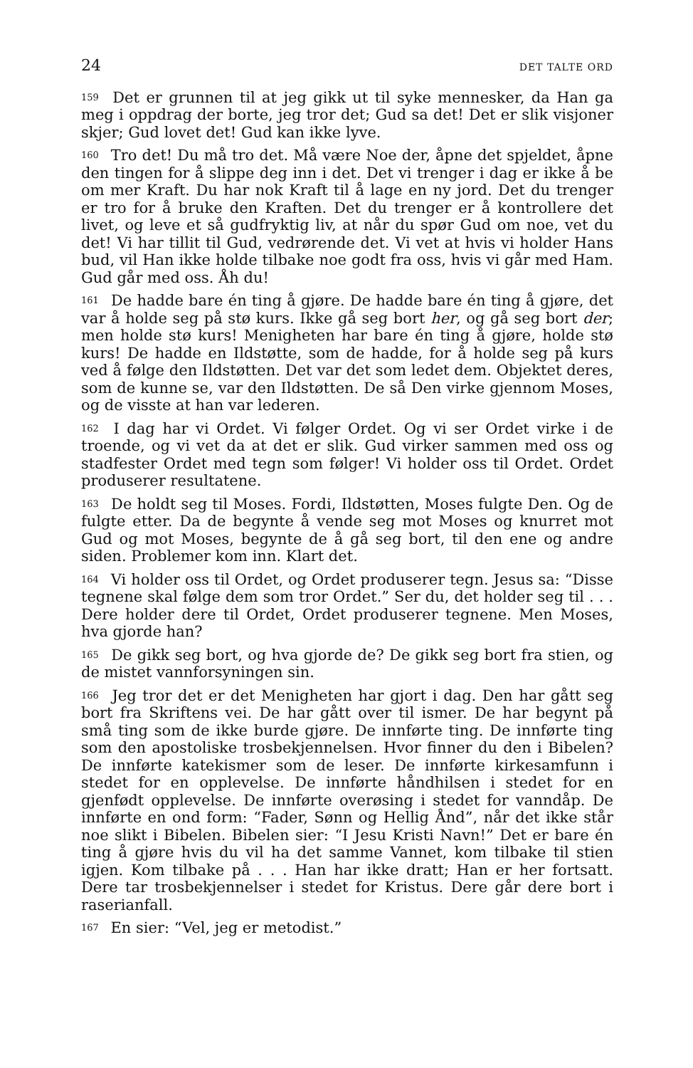24 DET TALTE ORD
159 Det er grunnen til at jeg gikk ut til syke mennesker, da Han ga meg i oppdrag der borte, jeg tror det; Gud sa det! Det er slik visjoner skjer; Gud lovet det! Gud kan ikke lyve.
160 Tro det! Du må tro det. Må være Noe der, åpne det spjeldet, åpne den tingen for å slippe deg inn i det. Det vi trenger i dag er ikke å be om mer Kraft. Du har nok Kraft til å lage en ny jord. Det du trenger er tro for å bruke den Kraften. Det du trenger er å kontrollere det livet, og leve et så gudfryktig liv, at når du spør Gud om noe, vet du det! Vi har tillit til Gud, vedrørende det. Vi vet at hvis vi holder Hans bud, vil Han ikke holde tilbake noe godt fra oss, hvis vi går med Ham. Gud går med oss. Åh du!
161 De hadde bare én ting å gjøre. De hadde bare én ting å gjøre, det var å holde seg på stø kurs. Ikke gå seg bort her, og gå seg bort der; men holde stø kurs! Menigheten har bare én ting å gjøre, holde stø kurs! De hadde en Ildstøtte, som de hadde, for å holde seg på kurs ved å følge den Ildstøtten. Det var det som ledet dem. Objektet deres, som de kunne se, var den Ildstøtten. De så Den virke gjennom Moses, og de visste at han var lederen.
162 I dag har vi Ordet. Vi følger Ordet. Og vi ser Ordet virke i de troende, og vi vet da at det er slik. Gud virker sammen med oss og stadfester Ordet med tegn som følger! Vi holder oss til Ordet. Ordet produserer resultatene.
163 De holdt seg til Moses. Fordi, Ildstøtten, Moses fulgte Den. Og de fulgte etter. Da de begynte å vende seg mot Moses og knurret mot Gud og mot Moses, begynte de å gå seg bort, til den ene og andre siden. Problemer kom inn. Klart det.
164 Vi holder oss til Ordet, og Ordet produserer tegn. Jesus sa: “Disse tegnene skal følge dem som tror Ordet.” Ser du, det holder seg til . . . Dere holder dere til Ordet, Ordet produserer tegnene. Men Moses, hva gjorde han?
165 De gikk seg bort, og hva gjorde de? De gikk seg bort fra stien, og de mistet vannforsyningen sin.
166 Jeg tror det er det Menigheten har gjort i dag. Den har gått seg bort fra Skriftens vei. De har gått over til ismer. De har begynt på små ting som de ikke burde gjøre. De innførte ting. De innførte ting som den apostoliske trosbekjennelsen. Hvor finner du den i Bibelen? De innførte katekismer som de leser. De innførte kirkesamfunn i stedet for en opplevelse. De innførte håndhilsen i stedet for en gjenfødt opplevelse. De innførte overøsing i stedet for vanndåp. De innførte en ond form: “Fader, Sønn og Hellig Ånd”, når det ikke står noe slikt i Bibelen. Bibelen sier: “I Jesu Kristi Navn!” Det er bare én ting å gjøre hvis du vil ha det samme Vannet, kom tilbake til stien igjen. Kom tilbake på . . . Han har ikke dratt; Han er her fortsatt. Dere tar trosbekjennelser i stedet for Kristus. Dere går dere bort i raserianfall.
167 En sier: “Vel, jeg er metodist.”